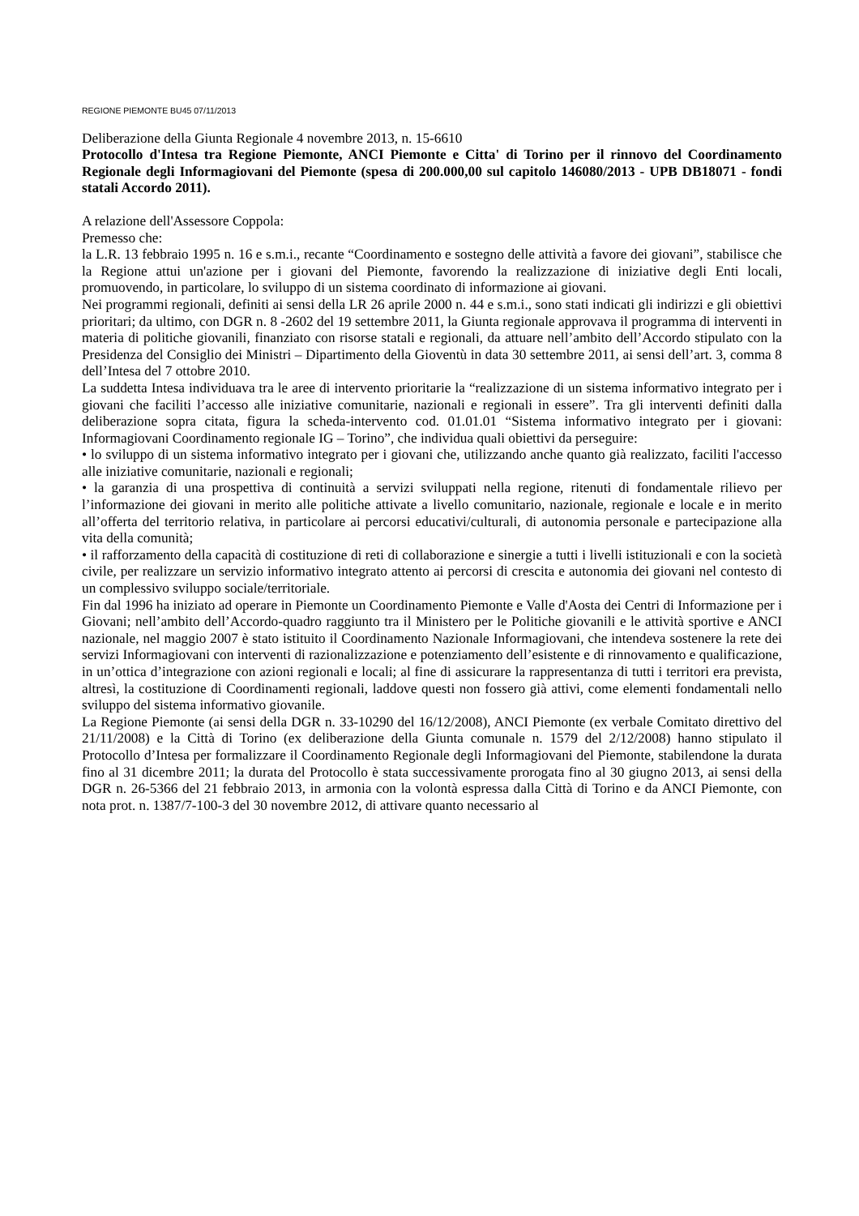REGIONE PIEMONTE BU45 07/11/2013
Deliberazione della Giunta Regionale 4 novembre 2013, n. 15-6610
Protocollo d'Intesa tra Regione Piemonte, ANCI Piemonte e Citta' di Torino per il rinnovo del Coordinamento Regionale degli Informagiovani del Piemonte (spesa di 200.000,00 sul capitolo 146080/2013 - UPB DB18071 - fondi statali Accordo 2011).
A relazione dell'Assessore Coppola:
Premesso che:
la L.R. 13 febbraio 1995 n. 16 e s.m.i., recante “Coordinamento e sostegno delle attività a favore dei giovani”, stabilisce che la Regione attui un'azione per i giovani del Piemonte, favorendo la realizzazione di iniziative degli Enti locali, promuovendo, in particolare, lo sviluppo di un sistema coordinato di informazione ai giovani.
Nei programmi regionali, definiti ai sensi della LR 26 aprile 2000 n. 44 e s.m.i., sono stati indicati gli indirizzi e gli obiettivi prioritari; da ultimo, con DGR n. 8 -2602 del 19 settembre 2011, la Giunta regionale approvava il programma di interventi in materia di politiche giovanili, finanziato con risorse statali e regionali, da attuare nell’ambito dell’Accordo stipulato con la Presidenza del Consiglio dei Ministri – Dipartimento della Gioventù in data 30 settembre 2011, ai sensi dell’art. 3, comma 8 dell’Intesa del 7 ottobre 2010.
La suddetta Intesa individuava tra le aree di intervento prioritarie la “realizzazione di un sistema informativo integrato per i giovani che faciliti l’accesso alle iniziative comunitarie, nazionali e regionali in essere”. Tra gli interventi definiti dalla deliberazione sopra citata, figura la scheda-intervento cod. 01.01.01 “Sistema informativo integrato per i giovani: Informagiovani Coordinamento regionale IG – Torino”, che individua quali obiettivi da perseguire:
• lo sviluppo di un sistema informativo integrato per i giovani che, utilizzando anche quanto già realizzato, faciliti l'accesso alle iniziative comunitarie, nazionali e regionali;
• la garanzia di una prospettiva di continuità a servizi sviluppati nella regione, ritenuti di fondamentale rilievo per l’informazione dei giovani in merito alle politiche attivate a livello comunitario, nazionale, regionale e locale e in merito all’offerta del territorio relativa, in particolare ai percorsi educativi/culturali, di autonomia personale e partecipazione alla vita della comunità;
• il rafforzamento della capacità di costituzione di reti di collaborazione e sinergie a tutti i livelli istituzionali e con la società civile, per realizzare un servizio informativo integrato attento ai percorsi di crescita e autonomia dei giovani nel contesto di un complessivo sviluppo sociale/territoriale.
Fin dal 1996 ha iniziato ad operare in Piemonte un Coordinamento Piemonte e Valle d'Aosta dei Centri di Informazione per i Giovani; nell’ambito dell’Accordo-quadro raggiunto tra il Ministero per le Politiche giovanili e le attività sportive e ANCI nazionale, nel maggio 2007 è stato istituito il Coordinamento Nazionale Informagiovani, che intendeva sostenere la rete dei servizi Informagiovani con interventi di razionalizzazione e potenziamento dell’esistente e di rinnovamento e qualificazione, in un’ottica d’integrazione con azioni regionali e locali; al fine di assicurare la rappresentanza di tutti i territori era prevista, altresì, la costituzione di Coordinamenti regionali, laddove questi non fossero già attivi, come elementi fondamentali nello sviluppo del sistema informativo giovanile.
La Regione Piemonte (ai sensi della DGR n. 33-10290 del 16/12/2008), ANCI Piemonte (ex verbale Comitato direttivo del 21/11/2008) e la Città di Torino (ex deliberazione della Giunta comunale n. 1579 del 2/12/2008) hanno stipulato il Protocollo d’Intesa per formalizzare il Coordinamento Regionale degli Informagiovani del Piemonte, stabilendone la durata fino al 31 dicembre 2011; la durata del Protocollo è stata successivamente prorogata fino al 30 giugno 2013, ai sensi della DGR n. 26-5366 del 21 febbraio 2013, in armonia con la volontà espressa dalla Città di Torino e da ANCI Piemonte, con nota prot. n. 1387/7-100-3 del 30 novembre 2012, di attivare quanto necessario al